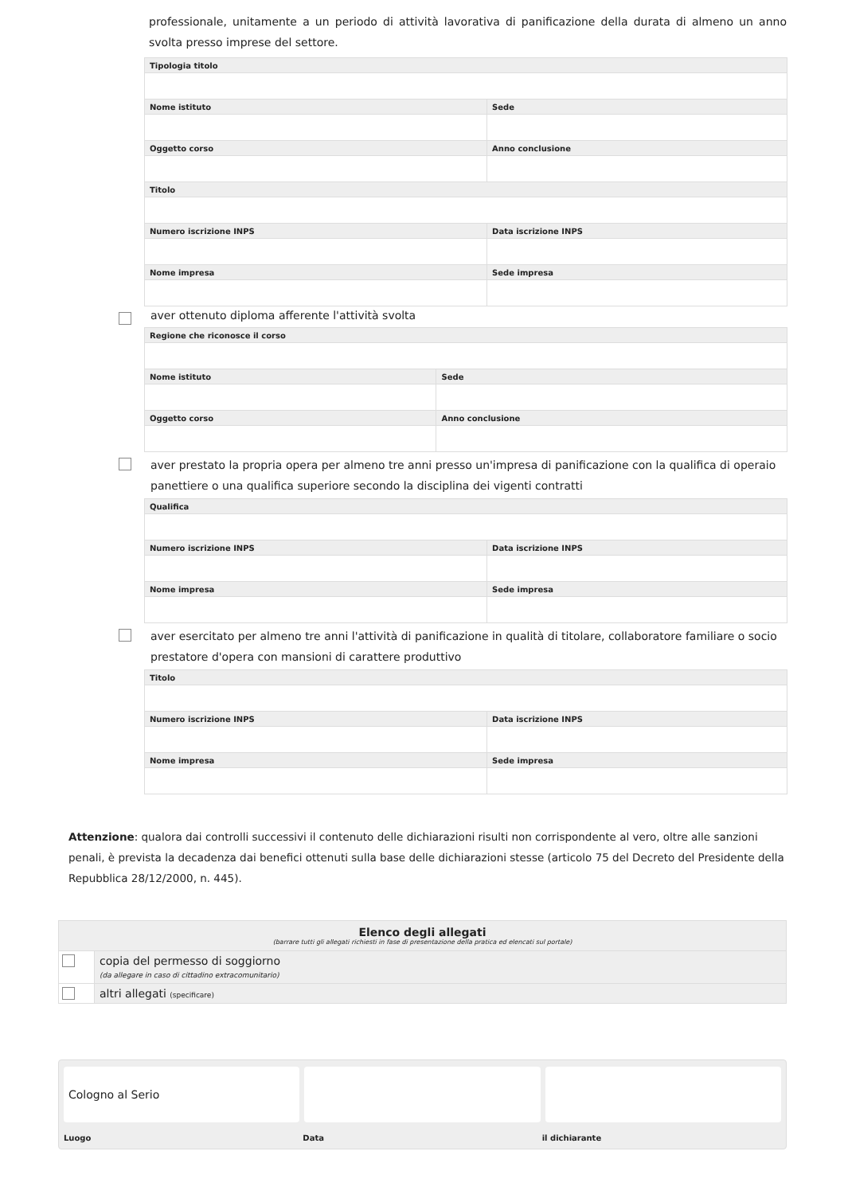professionale, unitamente a un periodo di attività lavorativa di panificazione della durata di almeno un anno svolta presso imprese del settore.
| Tipologia titolo | |
| Nome istituto | Sede |
| Oggetto corso | Anno conclusione |
| Titolo | |
| Numero iscrizione INPS | Data iscrizione INPS |
| Nome impresa | Sede impresa |
aver ottenuto diploma afferente l'attività svolta
| Regione che riconosce il corso | |
| Nome istituto | Sede |
| Oggetto corso | Anno conclusione |
aver prestato la propria opera per almeno tre anni presso un'impresa di panificazione con la qualifica di operaio panettiere o una qualifica superiore secondo la disciplina dei vigenti contratti
| Qualifica | |
| Numero iscrizione INPS | Data iscrizione INPS |
| Nome impresa | Sede impresa |
aver esercitato per almeno tre anni l'attività di panificazione in qualità di titolare, collaboratore familiare o socio prestatore d'opera con mansioni di carattere produttivo
| Titolo | |
| Numero iscrizione INPS | Data iscrizione INPS |
| Nome impresa | Sede impresa |
Attenzione: qualora dai controlli successivi il contenuto delle dichiarazioni risulti non corrispondente al vero, oltre alle sanzioni penali, è prevista la decadenza dai benefici ottenuti sulla base delle dichiarazioni stesse (articolo 75 del Decreto del Presidente della Repubblica 28/12/2000, n. 445).
Elenco degli allegati
(barrare tutti gli allegati richiesti in fase di presentazione della pratica ed elencati sul portale)
copia del permesso di soggiorno
(da allegare in caso di cittadino extracomunitario)
altri allegati (specificare)
Cologno al Serio
Luogo Data il dichiarante